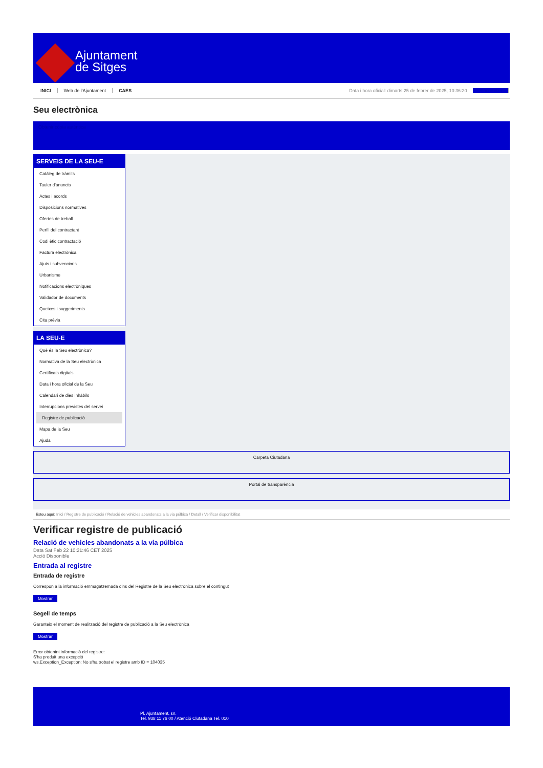Ajuntament
de Sitges
INICI Web de l'Ajuntament CAES Data i hora oficial: dimarts 25 de febrer de 2025, 10:36:20 Sincronitza
Seu electrònica
Obtenir còpia autèntica
SERVEIS DE LA SEU-E
Catàleg de tràmits
Tauler d'anuncis
Actes i acords
Disposicions normatives
Ofertes de treball
Perfil del contractant
Codi ètic contractació
Factura electrònica
Ajuts i subvencions
Urbanisme
Notificacions electròniques
Validador de documents
Queixes i suggeriments
Cita prèvia
LA SEU-E
Què és la Seu electrònica?
Normativa de la Seu electrònica
Certificats digitals
Data i hora oficial de la Seu
Calendari de dies inhàbils
Interrupcions previstes del servei
Registre de publicació
Mapa de la Seu
Ajuda
Carpeta Ciutadana
Portal de transparència
Esteu aquí: Inici / Registre de publicació / Relació de vehicles abandonats a la via púlbica / Detall / Verificar disponibilitat
Verificar registre de publicació
Relació de vehicles abandonats a la via púlbica
Data Sat Feb 22 10:21:46 CET 2025
Acció Disponible
Entrada al registre
Entrada de registre
Correspon a la informació emmagatzemada dins del Registre de la Seu electrònica sobre el contingut
Mostrar
Segell de temps
Garanteix el moment de realització del registre de publicació a la Seu electrònica
Mostrar
Error obtenint informació del registre:
S'ha produit una excepció
ws.Exception_Exception: No s'ha trobat el registre amb ID = 104035
Pl. Ajuntament, sn.
Tel. 938 11 76 00 / Atenció Ciutadana Tel. 010